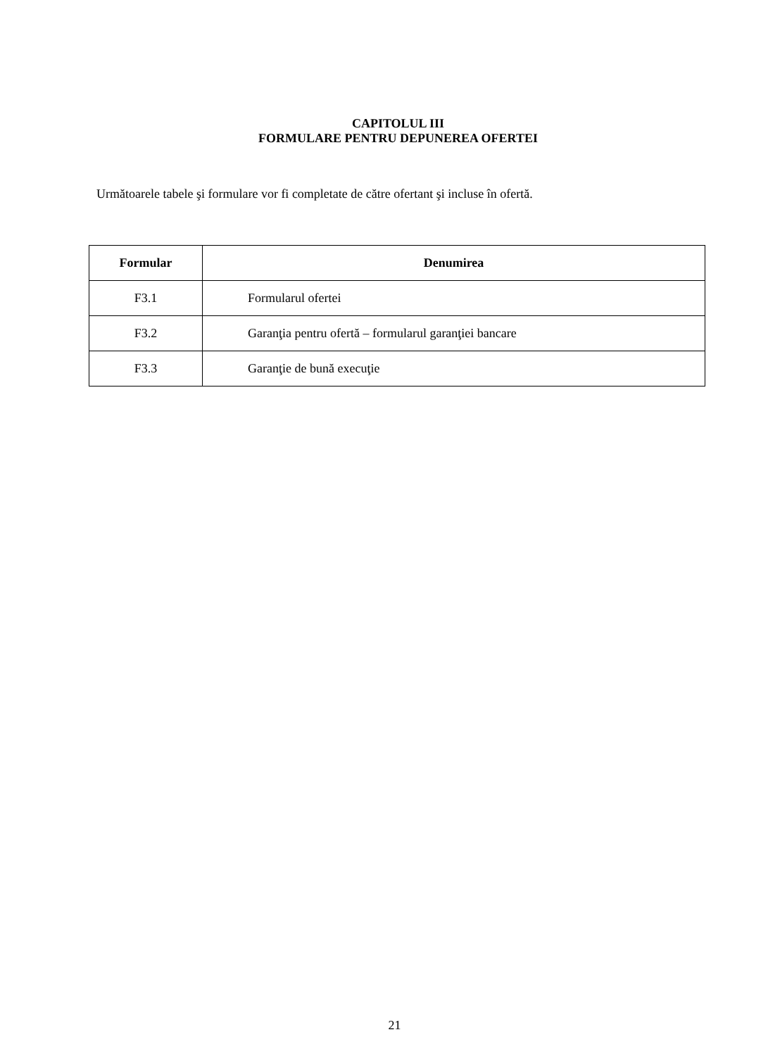CAPITOLUL III
FORMULARE PENTRU DEPUNEREA OFERTEI
Următoarele tabele şi formulare vor fi completate de către ofertant şi incluse în ofertă.
| Formular | Denumirea |
| --- | --- |
| F3.1 | Formularul ofertei |
| F3.2 | Garanţia pentru ofertă – formularul garanţiei bancare |
| F3.3 | Garanţie de bună execuţie |
21